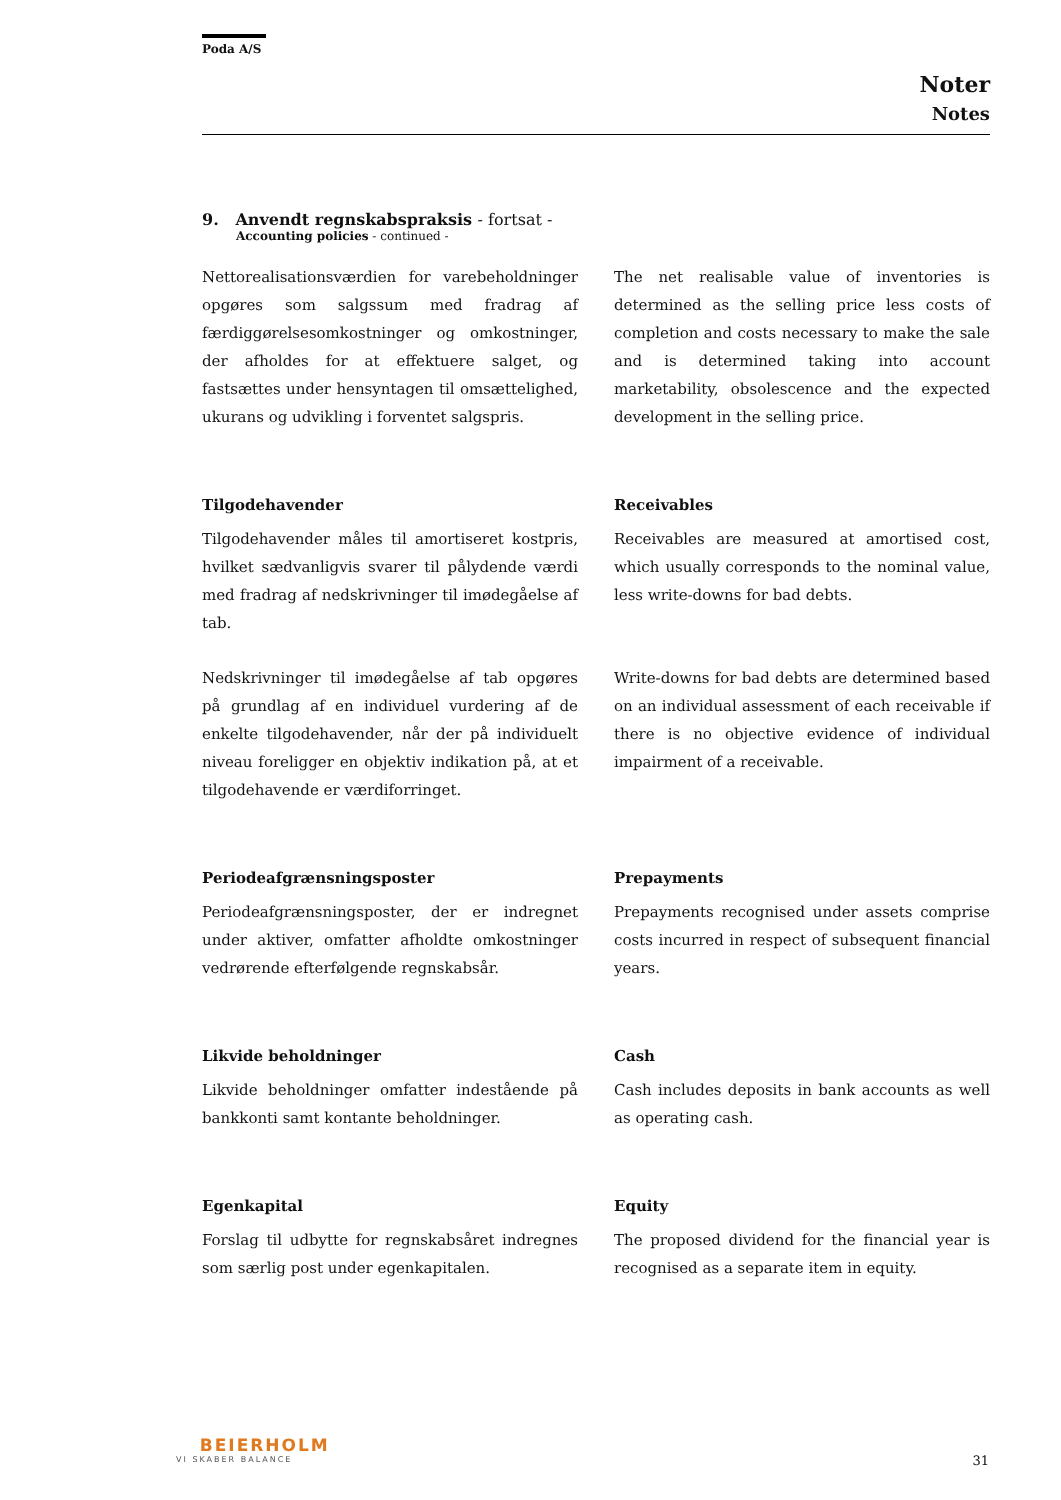Poda A/S
Noter
Notes
9. Anvendt regnskabspraksis - fortsat -
Accounting policies - continued -
Nettorealisationsværdien for varebeholdninger opgøres som salgssum med fradrag af færdiggørelsesomkostninger og omkostninger, der afholdes for at effektuere salget, og fastsættes under hensyntagen til omsættelighed, ukurans og udvikling i forventet salgspris.
The net realisable value of inventories is determined as the selling price less costs of completion and costs necessary to make the sale and is determined taking into account marketability, obsolescence and the expected development in the selling price.
Tilgodehavender
Tilgodehavender måles til amortiseret kostpris, hvilket sædvanligvis svarer til pålydende værdi med fradrag af nedskrivninger til imødegåelse af tab.
Receivables
Receivables are measured at amortised cost, which usually corresponds to the nominal value, less write-downs for bad debts.
Nedskrivninger til imødegåelse af tab opgøres på grundlag af en individuel vurdering af de enkelte tilgodehavender, når der på individuelt niveau foreligger en objektiv indikation på, at et tilgodehavende er værdiforringet.
Write-downs for bad debts are determined based on an individual assessment of each receivable if there is no objective evidence of individual impairment of a receivable.
Periodeafgrænsningsposter
Periodeafgrænsningsposter, der er indregnet under aktiver, omfatter afholdte omkostninger vedrørende efterfølgende regnskabsår.
Prepayments
Prepayments recognised under assets comprise costs incurred in respect of subsequent financial years.
Likvide beholdninger
Likvide beholdninger omfatter indestående på bankkonti samt kontante beholdninger.
Cash
Cash includes deposits in bank accounts as well as operating cash.
Egenkapital
Forslag til udbytte for regnskabsåret indregnes som særlig post under egenkapitalen.
Equity
The proposed dividend for the financial year is recognised as a separate item in equity.
BEIERHOLM
VI SKABER BALANCE
31